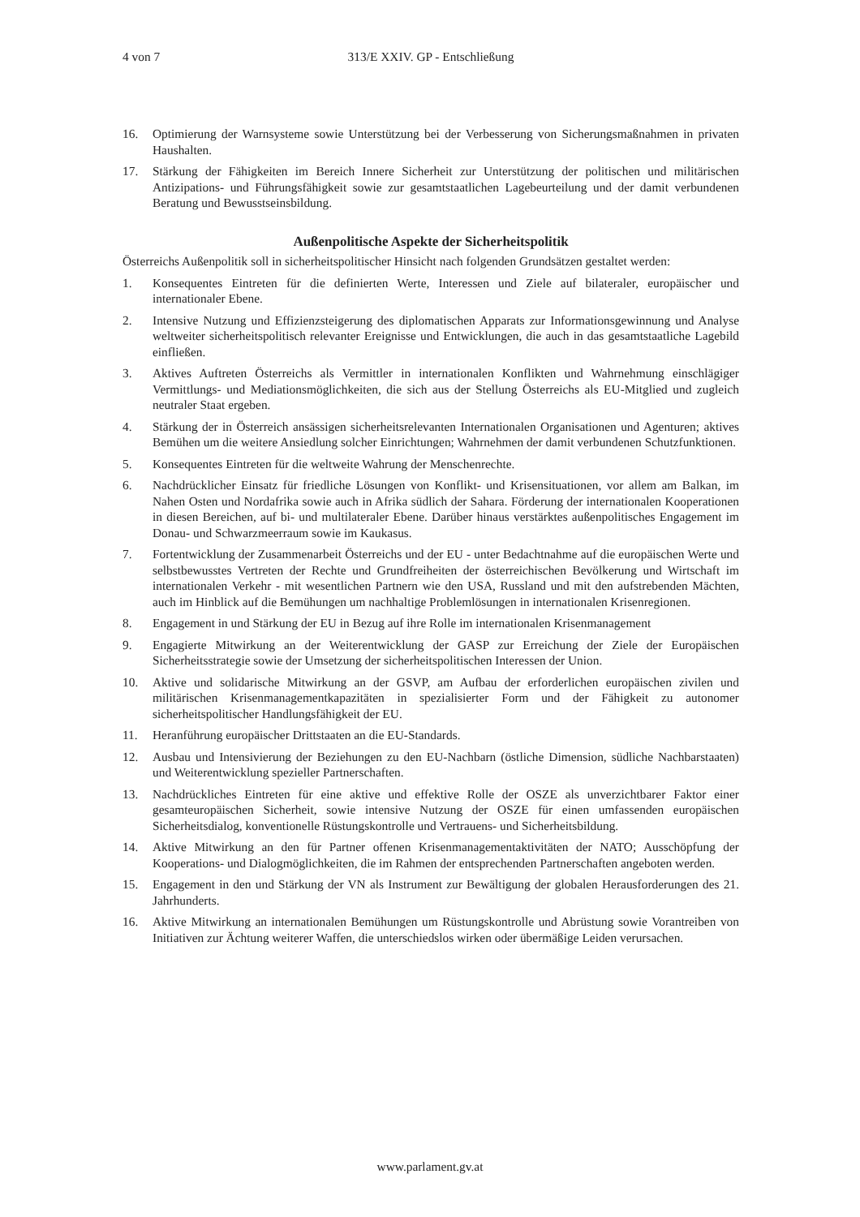4 von 7 313/E XXIV. GP - Entschließung
16. Optimierung der Warnsysteme sowie Unterstützung bei der Verbesserung von Sicherungsmaßnahmen in privaten Haushalten.
17. Stärkung der Fähigkeiten im Bereich Innere Sicherheit zur Unterstützung der politischen und militärischen Antizipations- und Führungsfähigkeit sowie zur gesamtstaatlichen Lagebeurteilung und der damit verbundenen Beratung und Bewusstseinsbildung.
Außenpolitische Aspekte der Sicherheitspolitik
Österreichs Außenpolitik soll in sicherheitspolitischer Hinsicht nach folgenden Grundsätzen gestaltet werden:
1. Konsequentes Eintreten für die definierten Werte, Interessen und Ziele auf bilateraler, europäischer und internationaler Ebene.
2. Intensive Nutzung und Effizienzsteigerung des diplomatischen Apparats zur Informationsgewinnung und Analyse weltweiter sicherheitspolitisch relevanter Ereignisse und Entwicklungen, die auch in das gesamtstaatliche Lagebild einfließen.
3. Aktives Auftreten Österreichs als Vermittler in internationalen Konflikten und Wahrnehmung einschlägiger Vermittlungs- und Mediationsmöglichkeiten, die sich aus der Stellung Österreichs als EU-Mitglied und zugleich neutraler Staat ergeben.
4. Stärkung der in Österreich ansässigen sicherheitsrelevanten Internationalen Organisationen und Agenturen; aktives Bemühen um die weitere Ansiedlung solcher Einrichtungen; Wahrnehmen der damit verbundenen Schutzfunktionen.
5. Konsequentes Eintreten für die weltweite Wahrung der Menschenrechte.
6. Nachdrücklicher Einsatz für friedliche Lösungen von Konflikt- und Krisensituationen, vor allem am Balkan, im Nahen Osten und Nordafrika sowie auch in Afrika südlich der Sahara. Förderung der internationalen Kooperationen in diesen Bereichen, auf bi- und multilateraler Ebene. Darüber hinaus verstärktes außenpolitisches Engagement im Donau- und Schwarzmeerraum sowie im Kaukasus.
7. Fortentwicklung der Zusammenarbeit Österreichs und der EU - unter Bedachtnahme auf die europäischen Werte und selbstbewusstes Vertreten der Rechte und Grundfreiheiten der österreichischen Bevölkerung und Wirtschaft im internationalen Verkehr - mit wesentlichen Partnern wie den USA, Russland und mit den aufstrebenden Mächten, auch im Hinblick auf die Bemühungen um nachhaltige Problemlösungen in internationalen Krisenregionen.
8. Engagement in und Stärkung der EU in Bezug auf ihre Rolle im internationalen Krisenmanagement
9. Engagierte Mitwirkung an der Weiterentwicklung der GASP zur Erreichung der Ziele der Europäischen Sicherheitsstrategie sowie der Umsetzung der sicherheitspolitischen Interessen der Union.
10. Aktive und solidarische Mitwirkung an der GSVP, am Aufbau der erforderlichen europäischen zivilen und militärischen Krisenmanagementkapazitäten in spezialisierter Form und der Fähigkeit zu autonomer sicherheitspolitischer Handlungsfähigkeit der EU.
11. Heranführung europäischer Drittstaaten an die EU-Standards.
12. Ausbau und Intensivierung der Beziehungen zu den EU-Nachbarn (östliche Dimension, südliche Nachbarstaaten) und Weiterentwicklung spezieller Partnerschaften.
13. Nachdrückliches Eintreten für eine aktive und effektive Rolle der OSZE als unverzichtbarer Faktor einer gesamteuropäischen Sicherheit, sowie intensive Nutzung der OSZE für einen umfassenden europäischen Sicherheitsdialog, konventionelle Rüstungskontrolle und Vertrauens- und Sicherheitsbildung.
14. Aktive Mitwirkung an den für Partner offenen Krisenmanagementaktivitäten der NATO; Ausschöpfung der Kooperations- und Dialogmöglichkeiten, die im Rahmen der entsprechenden Partnerschaften angeboten werden.
15. Engagement in den und Stärkung der VN als Instrument zur Bewältigung der globalen Herausforderungen des 21. Jahrhunderts.
16. Aktive Mitwirkung an internationalen Bemühungen um Rüstungskontrolle und Abrüstung sowie Vorantreiben von Initiativen zur Ächtung weiterer Waffen, die unterschiedslos wirken oder übermäßige Leiden verursachen.
www.parlament.gv.at